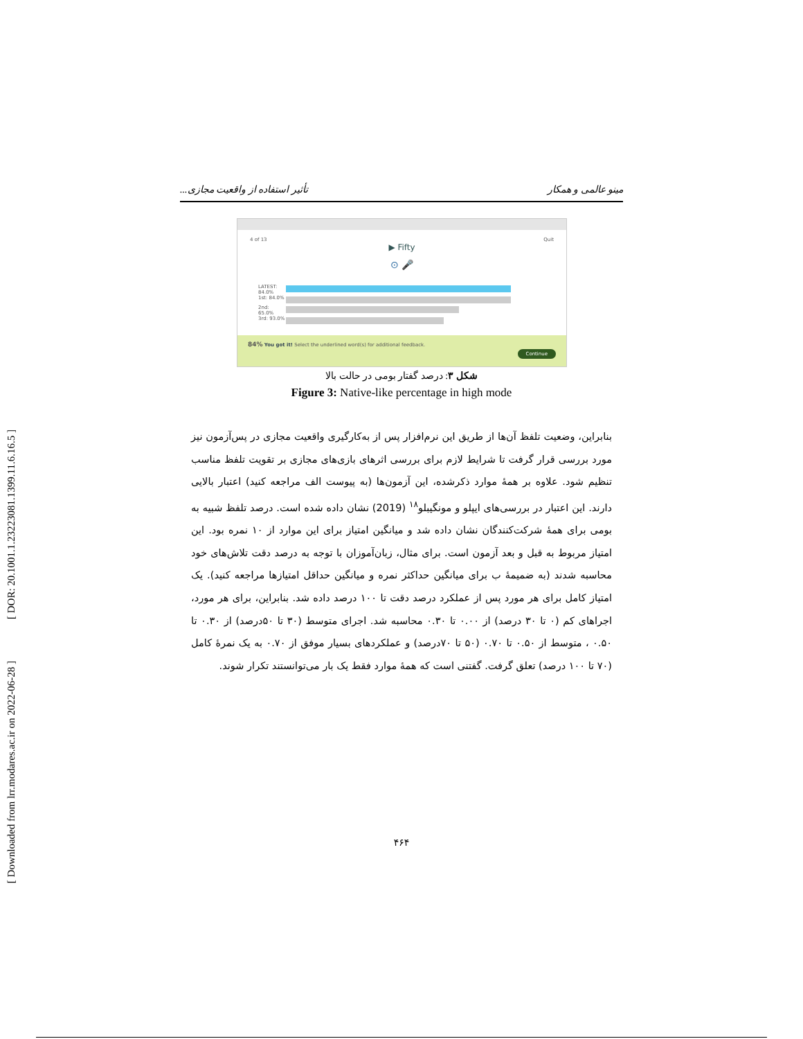[ DOR: 20.1001.1.23223081.1399.11.6.16.5 ]
[ Downloaded from lrr.modares.ac.ir on 2022-06-28 ]
مینو عالمی و همکار تأثیر استفاده از واقعیت مجازی...
4 of 13 Quit
▶ Fifty
⊙ 🎤
LATEST: 84.0%
1st: 84.0%
2nd: 65.0%
3rd: 93.0%
84% You got it! Select the underlined word(s) for additional feedback. Continue
شکل ۳: درصد گفتار بومی در حالت بالا
Figure 3: Native-like percentage in high mode
بنابراین، وضعیت تلفظ آن‌ها از طریق این نرم‌افزار پس از به‌کارگیری واقعیت مجازی در پس‌آزمون نیز مورد بررسی قرار گرفت تا شرایط لازم برای بررسی اثرهای بازی‌های مجازی بر تقویت تلفظ مناسب تنظیم شود. علاوه بر همهٔ موارد ذکرشده، این آزمون‌ها (به پیوست الف مراجعه کنید) اعتبار بالایی دارند. این اعتبار در بررسی‌های ایپلو و مونگیبلو<sup>۱۸</sup> (2019) نشان داده شده است. درصد تلفظ شبیه به بومی برای همهٔ شرکت‌کنندگان نشان داده شد و میانگین امتیاز برای این موارد از ۱۰ نمره بود. این امتیاز مربوط به قبل و بعد آزمون است. برای مثال، زبان‌آموزان با توجه به درصد دقت تلاش‌های خود محاسبه شدند (به ضمیمهٔ ب برای میانگین حداکثر نمره و میانگین حداقل امتیازها مراجعه کنید). یک امتیاز کامل برای هر مورد پس از عملکرد درصد دقت تا ۱۰۰ درصد داده شد. بنابراین، برای هر مورد، اجراهای کم (۰ تا ۳۰ درصد) از ۰.۰۰ تا ۰.۳۰ محاسبه شد. اجرای متوسط (۳۰ تا ۵۰درصد) از ۰.۳۰ تا ۰.۵۰ ، متوسط از ۰.۵۰ تا ۰.۷۰ (۵۰ تا ۷۰درصد) و عملکردهای بسیار موفق از ۰.۷۰ به یک نمرهٔ کامل (۷۰ تا ۱۰۰ درصد) تعلق گرفت. گفتنی است که همهٔ موارد فقط یک بار می‌توانستند تکرار شوند.
۴۶۴